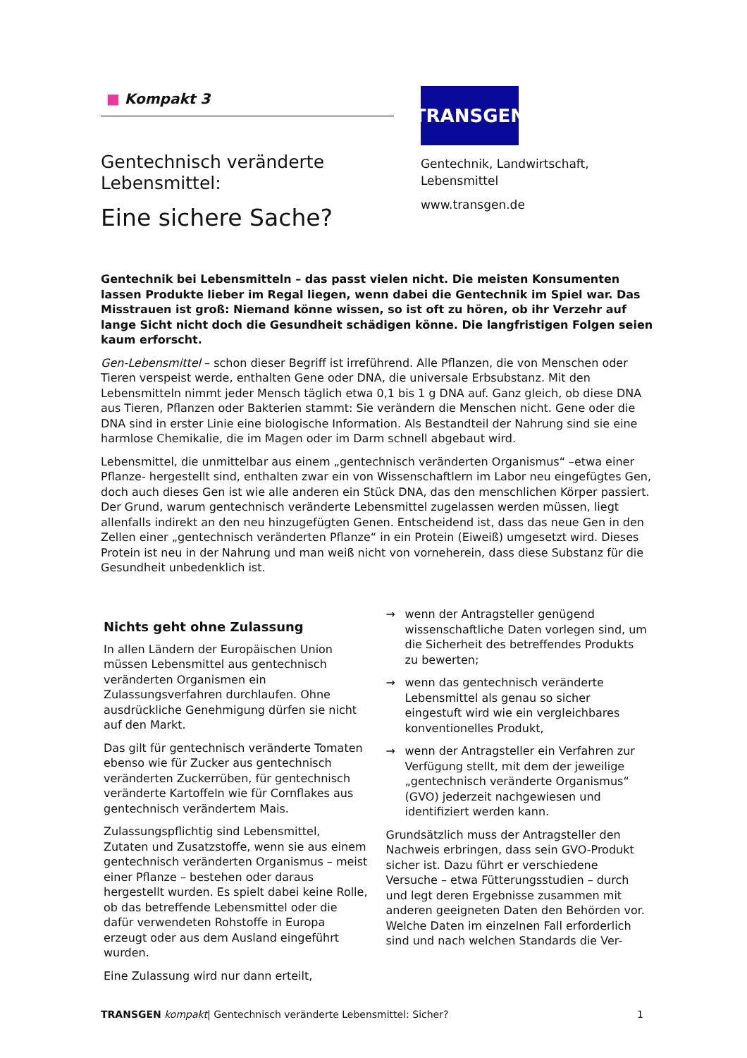■ Kompakt 3
Gentechnisch veränderte Lebensmittel:
Eine sichere Sache?
TRANSGEN
Gentechnik, Landwirtschaft, Lebensmittel
www.transgen.de
Gentechnik bei Lebensmitteln – das passt vielen nicht. Die meisten Konsumenten lassen Produkte lieber im Regal liegen, wenn dabei die Gentechnik im Spiel war. Das Misstrauen ist groß: Niemand könne wissen, so ist oft zu hören, ob ihr Verzehr auf lange Sicht nicht doch die Gesundheit schädigen könne. Die langfristigen Folgen seien kaum erforscht.
Gen-Lebensmittel – schon dieser Begriff ist irreführend. Alle Pflanzen, die von Menschen oder Tieren verspeist werde, enthalten Gene oder DNA, die universale Erbsubstanz. Mit den Lebensmitteln nimmt jeder Mensch täglich etwa 0,1 bis 1 g DNA auf. Ganz gleich, ob diese DNA aus Tieren, Pflanzen oder Bakterien stammt: Sie verändern die Menschen nicht. Gene oder die DNA sind in erster Linie eine biologische Information. Als Bestandteil der Nahrung sind sie eine harmlose Chemikalie, die im Magen oder im Darm schnell abgebaut wird.
Lebensmittel, die unmittelbar aus einem „gentechnisch veränderten Organismus“ –etwa einer Pflanze- hergestellt sind, enthalten zwar ein von Wissenschaftlern im Labor neu eingefügtes Gen, doch auch dieses Gen ist wie alle anderen ein Stück DNA, das den menschlichen Körper passiert. Der Grund, warum gentechnisch veränderte Lebensmittel zugelassen werden müssen, liegt allenfalls indirekt an den neu hinzugefügten Genen. Entscheidend ist, dass das neue Gen in den Zellen einer „gentechnisch veränderten Pflanze“ in ein Protein (Eiweiß) umgesetzt wird. Dieses Protein ist neu in der Nahrung und man weiß nicht von vorneherein, dass diese Substanz für die Gesundheit unbedenklich ist.
Nichts geht ohne Zulassung
In allen Ländern der Europäischen Union müssen Lebensmittel aus gentechnisch veränderten Organismen ein Zulassungsverfahren durchlaufen. Ohne ausdrückliche Genehmigung dürfen sie nicht auf den Markt.
Das gilt für gentechnisch veränderte Tomaten ebenso wie für Zucker aus gentechnisch veränderten Zuckerrüben, für gentechnisch veränderte Kartoffeln wie für Cornflakes aus gentechnisch verändertem Mais.
Zulassungspflichtig sind Lebensmittel, Zutaten und Zusatzstoffe, wenn sie aus einem gentechnisch veränderten Organismus – meist einer Pflanze – bestehen oder daraus hergestellt wurden. Es spielt dabei keine Rolle, ob das betreffende Lebensmittel oder die dafür verwendeten Rohstoffe in Europa erzeugt oder aus dem Ausland eingeführt wurden.
Eine Zulassung wird nur dann erteilt,
→ wenn der Antragsteller genügend wissenschaftliche Daten vorlegen sind, um die Sicherheit des betreffendes Produkts zu bewerten;
→ wenn das gentechnisch veränderte Lebensmittel als genau so sicher eingestuft wird wie ein vergleichbares konventionelles Produkt,
→ wenn der Antragsteller ein Verfahren zur Verfügung stellt, mit dem der jeweilige „gentechnisch veränderte Organismus“ (GVO) jederzeit nachgewiesen und identifiziert werden kann.
Grundsätzlich muss der Antragsteller den Nachweis erbringen, dass sein GVO-Produkt sicher ist. Dazu führt er verschiedene Versuche – etwa Fütterungsstudien – durch und legt deren Ergebnisse zusammen mit anderen geeigneten Daten den Behörden vor. Welche Daten im einzelnen Fall erforderlich sind und nach welchen Standards die Ver-
TRANSGEN kompakt| Gentechnisch veränderte Lebensmittel: Sicher? 1